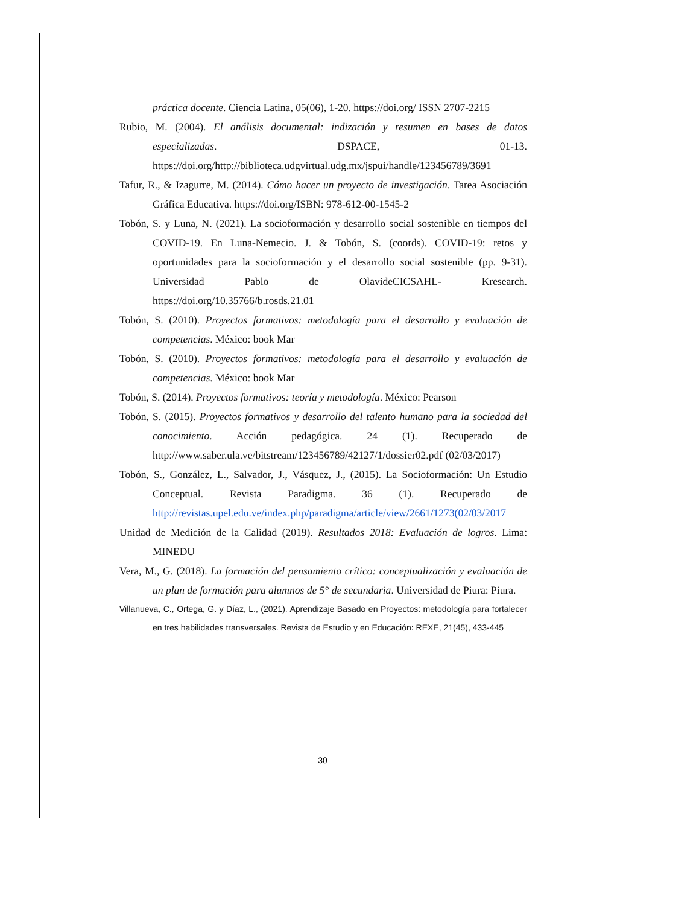práctica docente. Ciencia Latina, 05(06), 1-20. https://doi.org/ ISSN 2707-2215
Rubio, M. (2004). El análisis documental: indización y resumen en bases de datos especializadas. DSPACE, 01-13. https://doi.org/http://biblioteca.udgvirtual.udg.mx/jspui/handle/123456789/3691
Tafur, R., & Izagurre, M. (2014). Cómo hacer un proyecto de investigación. Tarea Asociación Gráfica Educativa. https://doi.org/ISBN: 978-612-00-1545-2
Tobón, S. y Luna, N. (2021). La socioformación y desarrollo social sostenible en tiempos del COVID-19. En Luna-Nemecio. J. & Tobón, S. (coords). COVID-19: retos y oportunidades para la socioformación y el desarrollo social sostenible (pp. 9-31). Universidad Pablo de OlavideCICSAHL- Kresearch. https://doi.org/10.35766/b.rosds.21.01
Tobón, S. (2010). Proyectos formativos: metodología para el desarrollo y evaluación de competencias. México: book Mar
Tobón, S. (2010). Proyectos formativos: metodología para el desarrollo y evaluación de competencias. México: book Mar
Tobón, S. (2014). Proyectos formativos: teoría y metodología. México: Pearson
Tobón, S. (2015). Proyectos formativos y desarrollo del talento humano para la sociedad del conocimiento. Acción pedagógica. 24 (1). Recuperado de http://www.saber.ula.ve/bitstream/123456789/42127/1/dossier02.pdf (02/03/2017)
Tobón, S., González, L., Salvador, J., Vásquez, J., (2015). La Socioformación: Un Estudio Conceptual. Revista Paradigma. 36 (1). Recuperado de http://revistas.upel.edu.ve/index.php/paradigma/article/view/2661/1273(02/03/2017
Unidad de Medición de la Calidad (2019). Resultados 2018: Evaluación de logros. Lima: MINEDU
Vera, M., G. (2018). La formación del pensamiento crítico: conceptualización y evaluación de un plan de formación para alumnos de 5° de secundaria. Universidad de Piura: Piura.
Villanueva, C., Ortega, G. y Díaz, L., (2021). Aprendizaje Basado en Proyectos: metodología para fortalecer en tres habilidades transversales. Revista de Estudio y en Educación: REXE, 21(45), 433-445
30